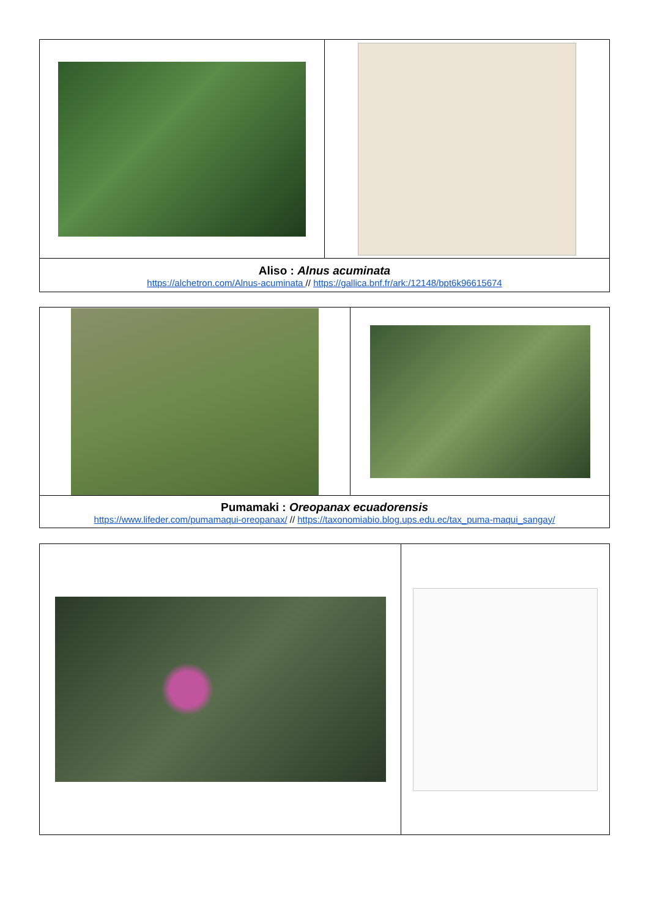| Aliso : Alnus acuminata https://alchetron.com/Alnus-acuminata // https://gallica.bnf.fr/ark:/12148/bpt6k96615674 | |
| Pumamaki : Oreopanax ecuadorensis https://www.lifeder.com/pumamaqui-oreopanax/ // https://taxonomiabio.blog.ups.edu.ec/tax_puma-maqui_sangay/ | |